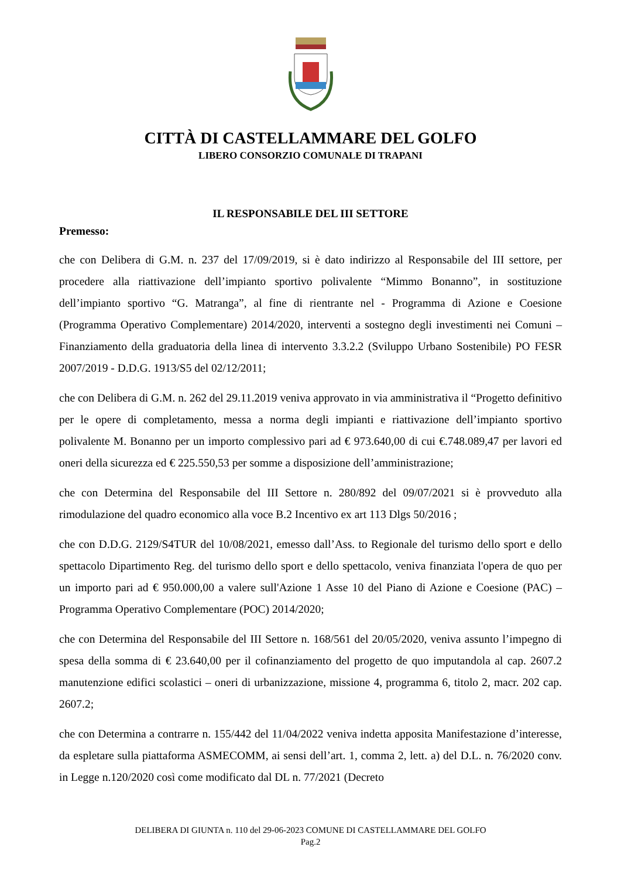CITTÀ DI CASTELLAMMARE DEL GOLFO
LIBERO CONSORZIO COMUNALE DI TRAPANI
IL RESPONSABILE DEL III SETTORE
Premesso:
che con Delibera di G.M. n. 237 del 17/09/2019, si è dato indirizzo al Responsabile del III settore, per procedere alla riattivazione dell’impianto sportivo polivalente “Mimmo Bonanno”, in sostituzione dell’impianto sportivo “G. Matranga”, al fine di rientrante nel - Programma di Azione e Coesione (Programma Operativo Complementare) 2014/2020, interventi a sostegno degli investimenti nei Comuni – Finanziamento della graduatoria della linea di intervento 3.3.2.2 (Sviluppo Urbano Sostenibile) PO FESR 2007/2019 - D.D.G. 1913/S5 del 02/12/2011;
che con Delibera di G.M. n. 262 del 29.11.2019 veniva approvato in via amministrativa il “Progetto definitivo per le opere di completamento, messa a norma degli impianti e riattivazione dell’impianto sportivo polivalente M. Bonanno per un importo complessivo pari ad € 973.640,00 di cui €.748.089,47 per lavori ed oneri della sicurezza ed € 225.550,53 per somme a disposizione dell’amministrazione;
che con Determina del Responsabile del III Settore n. 280/892 del 09/07/2021 si è provveduto alla rimodulazione del quadro economico alla voce B.2 Incentivo ex art 113 Dlgs 50/2016 ;
che con D.D.G. 2129/S4TUR del 10/08/2021, emesso dall’Ass. to Regionale del turismo dello sport e dello spettacolo Dipartimento Reg. del turismo dello sport e dello spettacolo, veniva finanziata l'opera de quo per un importo pari ad € 950.000,00 a valere sull'Azione 1 Asse 10 del Piano di Azione e Coesione (PAC) – Programma Operativo Complementare (POC) 2014/2020;
che con Determina del Responsabile del III Settore n. 168/561 del 20/05/2020, veniva assunto l’impegno di spesa della somma di € 23.640,00 per il cofinanziamento del progetto de quo imputandola al cap. 2607.2 manutenzione edifici scolastici – oneri di urbanizzazione, missione 4, programma 6, titolo 2, macr. 202 cap. 2607.2;
che con Determina a contrarre n. 155/442 del 11/04/2022 veniva indetta apposita Manifestazione d’interesse, da espletare sulla piattaforma ASMECOMM, ai sensi dell’art. 1, comma 2, lett. a) del D.L. n. 76/2020 conv. in Legge n.120/2020 così come modificato dal DL n. 77/2021 (Decreto
DELIBERA DI GIUNTA n. 110 del 29-06-2023 COMUNE DI CASTELLAMMARE DEL GOLFO
Pag.2